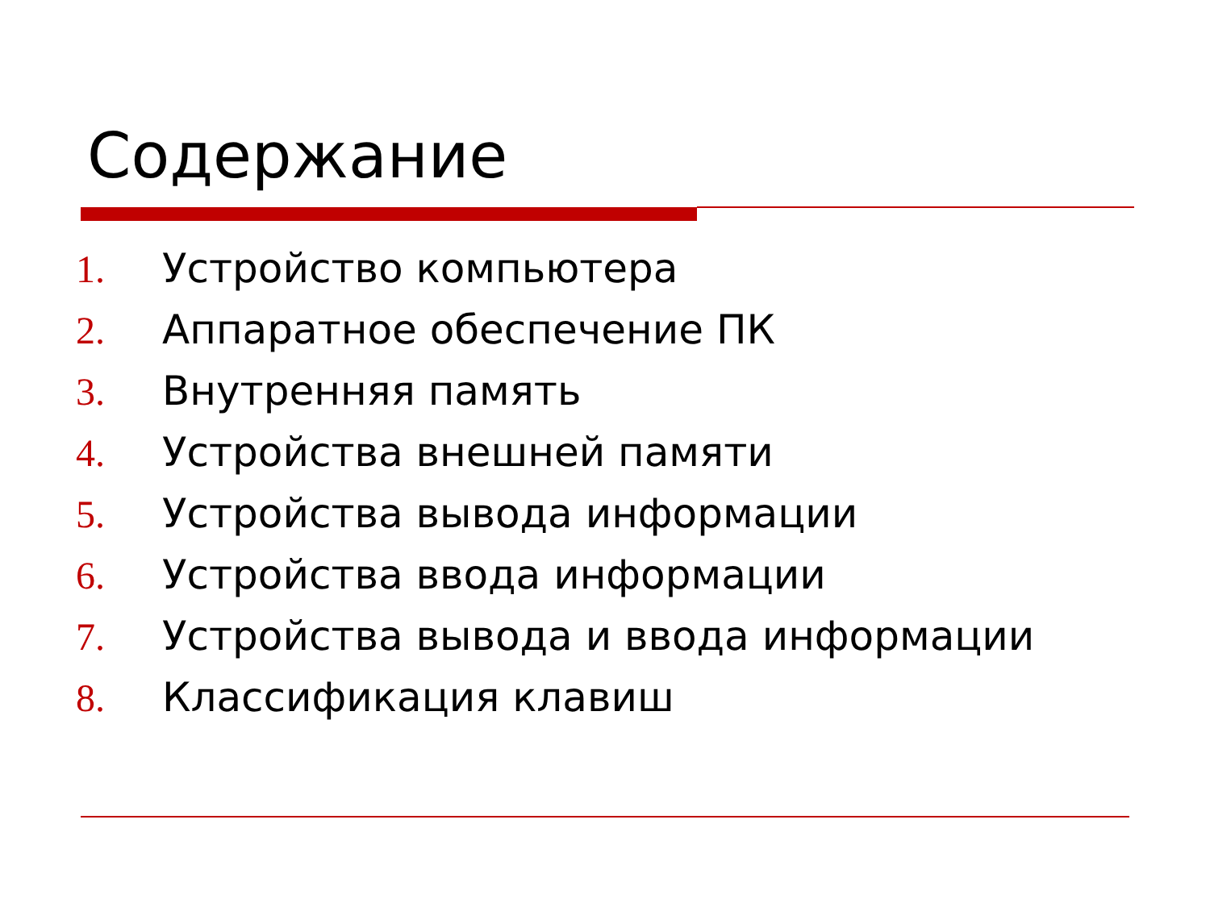Содержание
1. Устройство компьютера
2. Аппаратное обеспечение ПК
3. Внутренняя память
4. Устройства внешней памяти
5. Устройства вывода информации
6. Устройства ввода информации
7. Устройства вывода и ввода информации
8. Классификация клавиш